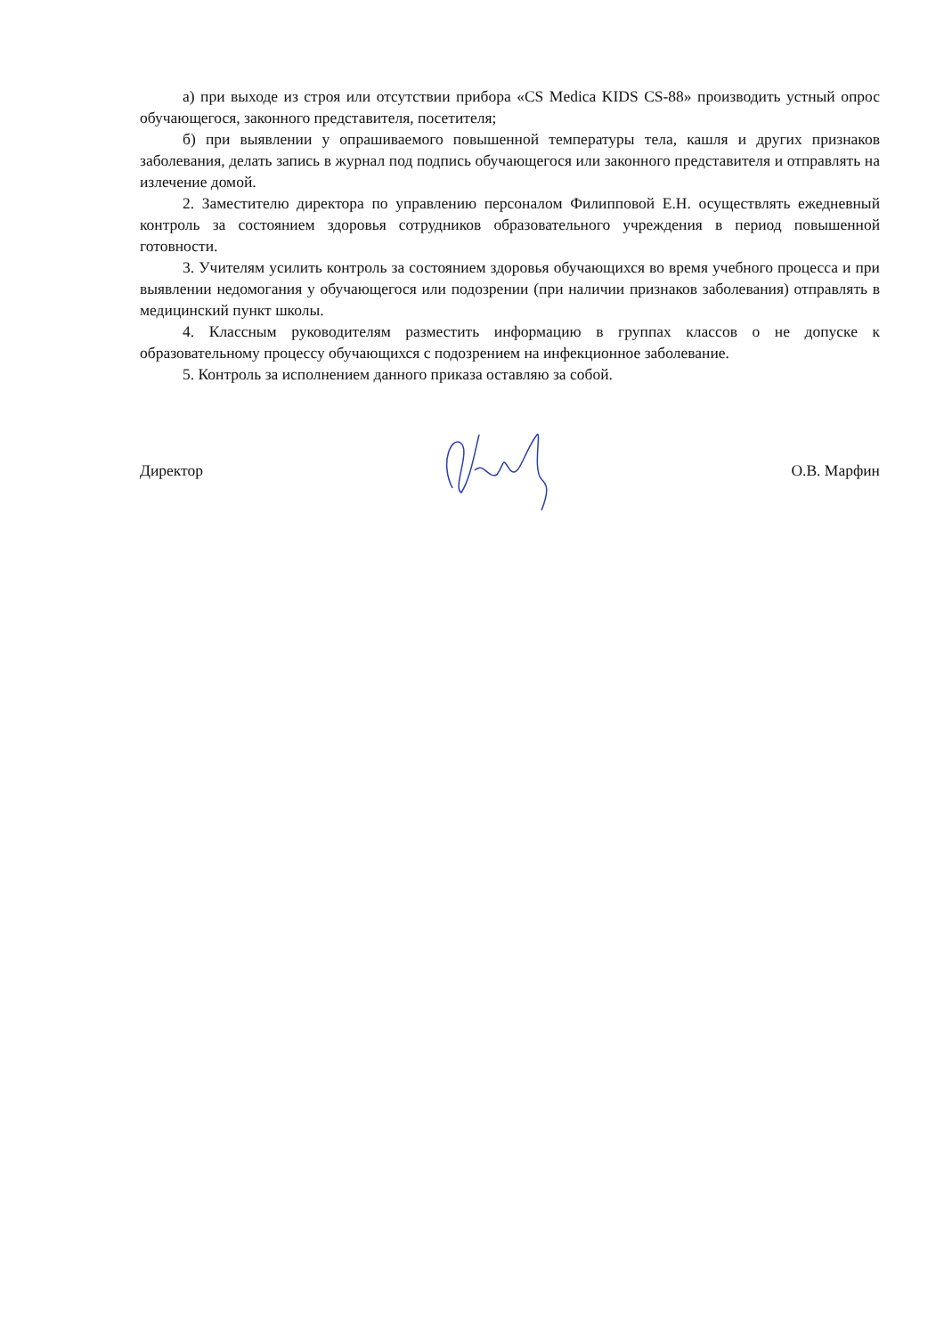а) при выходе из строя или отсутствии прибора «CS Medica KIDS CS-88» производить устный опрос обучающегося, законного представителя, посетителя;
б) при выявлении у опрашиваемого повышенной температуры тела, кашля и других признаков заболевания, делать запись в журнал под подпись обучающегося или законного представителя и отправлять на излечение домой.
2. Заместителю директора по управлению персоналом Филипповой Е.Н. осуществлять ежедневный контроль за состоянием здоровья сотрудников образовательного учреждения в период повышенной готовности.
3. Учителям усилить контроль за состоянием здоровья обучающихся во время учебного процесса и при выявлении недомогания у обучающегося или подозрении (при наличии признаков заболевания) отправлять в медицинский пункт школы.
4. Классным руководителям разместить информацию в группах классов о не допуске к образовательному процессу обучающихся с подозрением на инфекционное заболевание.
5. Контроль за исполнением данного приказа оставляю за собой.
Директор О.В. Марфин